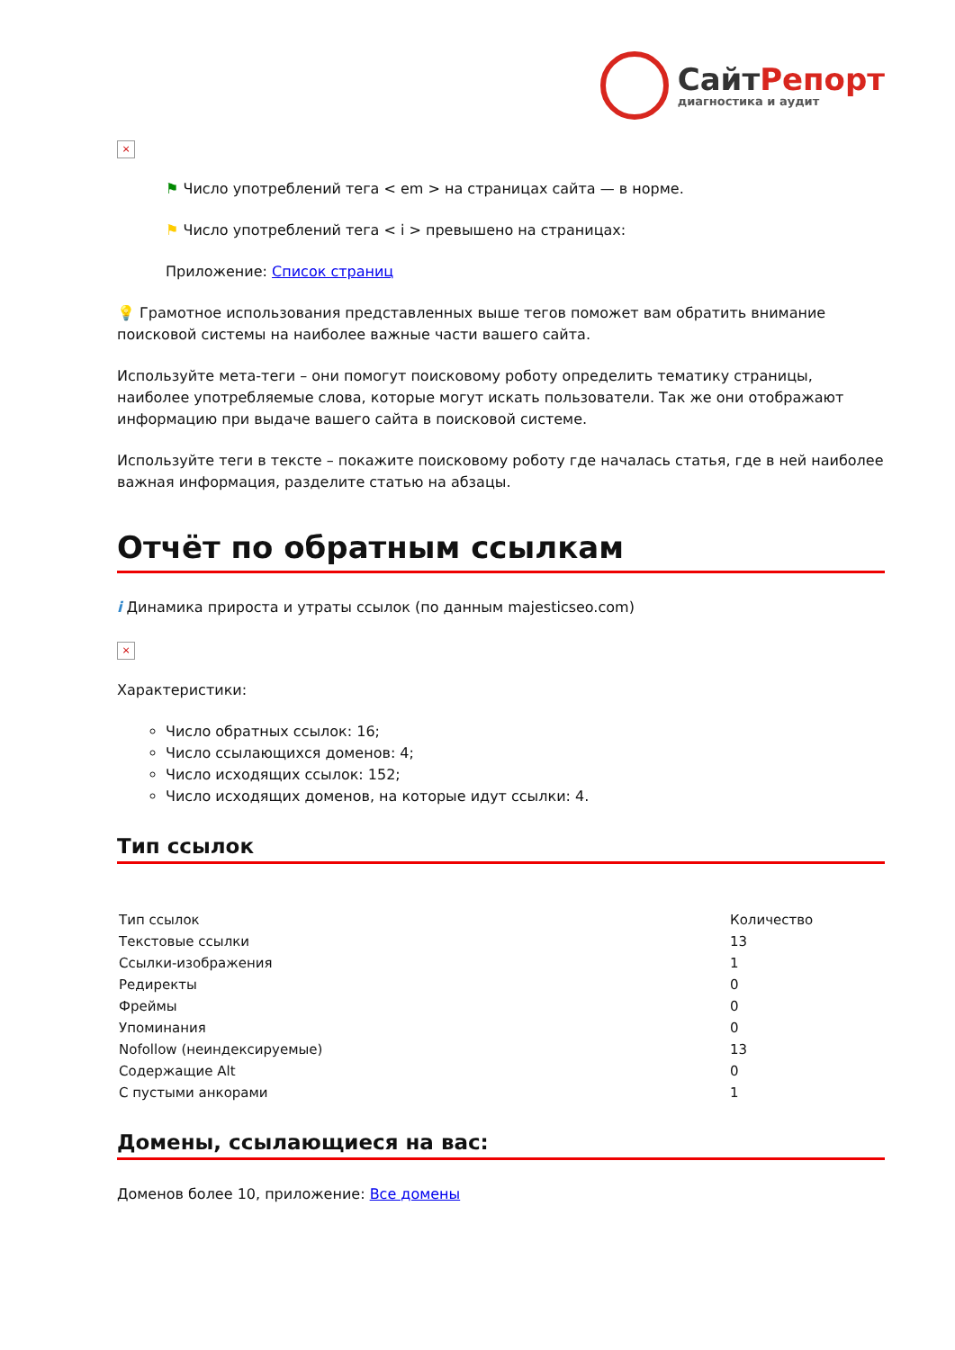СайтРепорт
диагностика и аудит
×
⚑ Число употреблений тега < em > на страницах сайта — в норме.
⚑ Число употреблений тега < i > превышено на страницах:
Приложение: Список страниц
💡 Грамотное использования представленных выше тегов поможет вам обратить внимание поисковой системы на наиболее важные части вашего сайта.
Используйте мета-теги – они помогут поисковому роботу определить тематику страницы, наиболее употребляемые слова, которые могут искать пользователи. Так же они отображают информацию при выдаче вашего сайта в поисковой системе.
Используйте теги в тексте – покажите поисковому роботу где началась статья, где в ней наиболее важная информация, разделите статью на абзацы.
Отчёт по обратным ссылкам
i Динамика прироста и утраты ссылок (по данным majesticseo.com)
×
Характеристики:
Число обратных ссылок: 16;
Число ссылающихся доменов: 4;
Число исходящих ссылок: 152;
Число исходящих доменов, на которые идут ссылки: 4.
Тип ссылок
| Тип ссылок | Количество |
| --- | --- |
| Текстовые ссылки | 13 |
| Ссылки-изображения | 1 |
| Редиректы | 0 |
| Фреймы | 0 |
| Упоминания | 0 |
| Nofollow (неиндексируемые) | 13 |
| Содержащие Alt | 0 |
| С пустыми анкорами | 1 |
Домены, ссылающиеся на вас:
Доменов более 10, приложение: Все домены